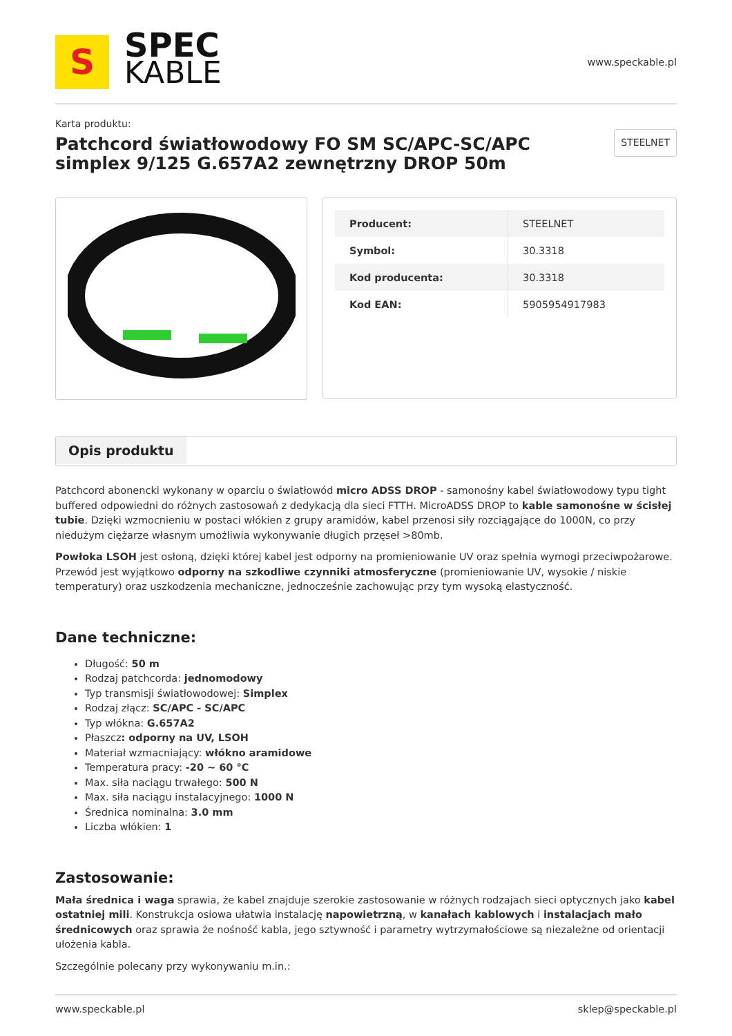S
SPEC
KABLE
www.speckable.pl
Karta produktu:
Patchcord światłowodowy FO SM SC/APC-SC/APC
simplex 9/125 G.657A2 zewnętrzny DROP 50m
STEELNET
| Producent: | STEELNET |
| Symbol: | 30.3318 |
| Kod producenta: | 30.3318 |
| Kod EAN: | 5905954917983 |
Opis produktu
Patchcord abonencki wykonany w oparciu o światłowód micro ADSS DROP - samonośny kabel światłowodowy typu tight buffered odpowiedni do różnych zastosowań z dedykacją dla sieci FTTH. MicroADSS DROP to kable samonośne w ścisłej tubie. Dzięki wzmocnieniu w postaci włókien z grupy aramidów, kabel przenosi siły rozciągające do 1000N, co przy niedużym ciężarze własnym umożliwia wykonywanie długich przęseł >80mb.
Powłoka LSOH jest osłoną, dzięki której kabel jest odporny na promieniowanie UV oraz spełnia wymogi przeciwpożarowe. Przewód jest wyjątkowo odporny na szkodliwe czynniki atmosferyczne (promieniowanie UV, wysokie / niskie temperatury) oraz uszkodzenia mechaniczne, jednocześnie zachowując przy tym wysoką elastyczność.
Dane techniczne:
Długość: 50 m
Rodzaj patchcorda: jednomodowy
Typ transmisji światłowodowej: Simplex
Rodzaj złącz: SC/APC - SC/APC
Typ włókna: G.657A2
Płaszcz: odporny na UV, LSOH
Materiał wzmacniający: włókno aramidowe
Temperatura pracy: -20 ~ 60 °C
Max. siła naciągu trwałego: 500 N
Max. siła naciągu instalacyjnego: 1000 N
Średnica nominalna: 3.0 mm
Liczba włókien: 1
Zastosowanie:
Mała średnica i waga sprawia, że kabel znajduje szerokie zastosowanie w różnych rodzajach sieci optycznych jako kabel ostatniej mili. Konstrukcja osiowa ułatwia instalację napowietrzną, w kanałach kablowych i instalacjach mało średnicowych oraz sprawia że nośność kabla, jego sztywność i parametry wytrzymałościowe są niezależne od orientacji ułożenia kabla.
Szczególnie polecany przy wykonywaniu m.in.:
www.speckable.pl sklep@speckable.pl